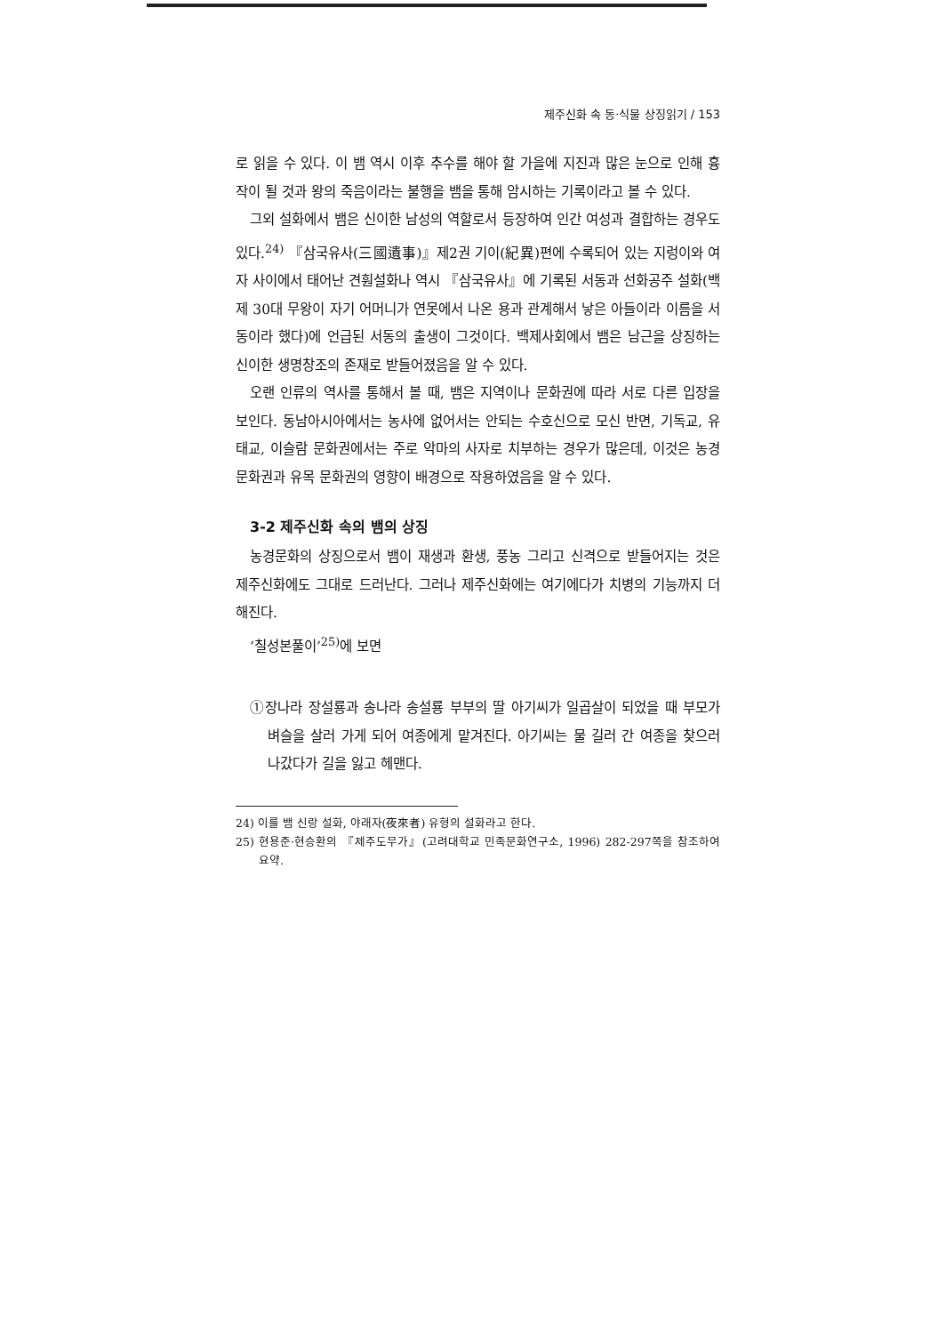제주신화 속 동·식물 상징읽기 / 153
로 읽을 수 있다. 이 뱀 역시 이후 추수를 해야 할 가을에 지진과 많은 눈으로 인해 흉작이 될 것과 왕의 죽음이라는 불행을 뱀을 통해 암시하는 기록이라고 볼 수 있다.
그외 설화에서 뱀은 신이한 남성의 역할로서 등장하여 인간 여성과 결합하는 경우도 있다.<sup>24)</sup> 『삼국유사(三國遺事)』제2권 기이(紀異)편에 수록되어 있는 지렁이와 여자 사이에서 태어난 견훤설화나 역시 『삼국유사』에 기록된 서동과 선화공주 설화(백제 30대 무왕이 자기 어머니가 연못에서 나온 용과 관계해서 낳은 아들이라 이름을 서동이라 했다)에 언급된 서동의 출생이 그것이다. 백제사회에서 뱀은 남근을 상징하는 신이한 생명창조의 존재로 받들어졌음을 알 수 있다.
오랜 인류의 역사를 통해서 볼 때, 뱀은 지역이나 문화권에 따라 서로 다른 입장을 보인다. 동남아시아에서는 농사에 없어서는 안되는 수호신으로 모신 반면, 기독교, 유태교, 이슬람 문화권에서는 주로 악마의 사자로 치부하는 경우가 많은데, 이것은 농경문화권과 유목 문화권의 영향이 배경으로 작용하였음을 알 수 있다.
3-2 제주신화 속의 뱀의 상징
농경문화의 상징으로서 뱀이 재생과 환생, 풍농 그리고 신격으로 받들어지는 것은 제주신화에도 그대로 드러난다. 그러나 제주신화에는 여기에다가 치병의 기능까지 더해진다.
‘칠성본풀이’<sup>25)</sup>에 보면
①장나라 장설룡과 송나라 송설룡 부부의 딸 아기씨가 일곱살이 되었을 때 부모가 벼슬을 살러 가게 되어 여종에게 맡겨진다. 아기씨는 물 길러 간 여종을 찾으러 나갔다가 길을 잃고 헤맨다.
24) 이를 뱀 신랑 설화, 야래자(夜來者) 유형의 설화라고 한다.
25) 현용준·현승환의 『제주도무가』(고려대학교 민족문화연구소, 1996) 282-297쪽을 참조하여 요약.